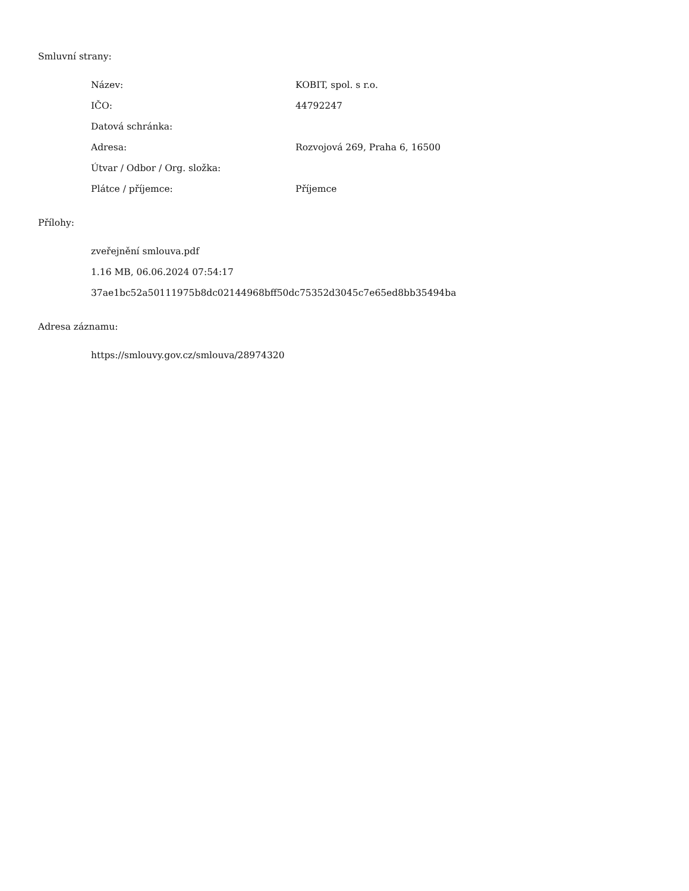Smluvní strany:
| Název: | KOBIT, spol. s r.o. |
| IČO: | 44792247 |
| Datová schránka: | |
| Adresa: | Rozvojová 269, Praha 6, 16500 |
| Útvar / Odbor / Org. složka: | |
| Plátce / příjemce: | Příjemce |
Přílohy:
zveřejnění smlouva.pdf
1.16 MB, 06.06.2024 07:54:17
37ae1bc52a50111975b8dc02144968bff50dc75352d3045c7e65ed8bb35494ba
Adresa záznamu:
https://smlouvy.gov.cz/smlouva/28974320